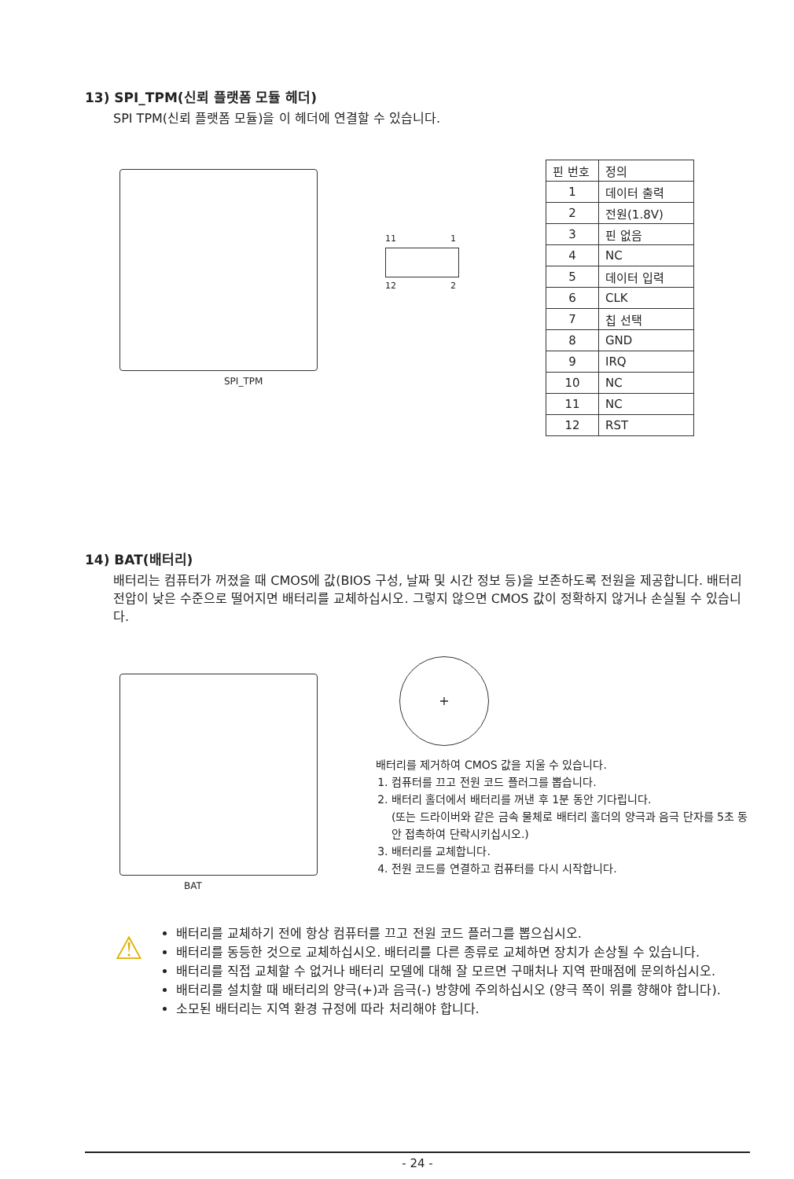13) SPI_TPM(신뢰 플랫폼 모듈 헤더)
SPI TPM(신뢰 플랫폼 모듈)을 이 헤더에 연결할 수 있습니다.
SPI_TPM
11 1
12 2
| 핀 번호 | 정의 |
| --- | --- |
| 1 | 데이터 출력 |
| 2 | 전원(1.8V) |
| 3 | 핀 없음 |
| 4 | NC |
| 5 | 데이터 입력 |
| 6 | CLK |
| 7 | 칩 선택 |
| 8 | GND |
| 9 | IRQ |
| 10 | NC |
| 11 | NC |
| 12 | RST |
14) BAT(배터리)
배터리는 컴퓨터가 꺼졌을 때 CMOS에 값(BIOS 구성, 날짜 및 시간 정보 등)을 보존하도록 전원을 제공합니다. 배터리 전압이 낮은 수준으로 떨어지면 배터리를 교체하십시오. 그렇지 않으면 CMOS 값이 정확하지 않거나 손실될 수 있습니다.
BAT
+
배터리를 제거하여 CMOS 값을 지울 수 있습니다.
1. 컴퓨터를 끄고 전원 코드 플러그를 뽑습니다.
2. 배터리 홀더에서 배터리를 꺼낸 후 1분 동안 기다립니다.
(또는 드라이버와 같은 금속 물체로 배터리 홀더의 양극과 음극 단자를 5초 동안 접촉하여 단락시키십시오.)
3. 배터리를 교체합니다.
4. 전원 코드를 연결하고 컴퓨터를 다시 시작합니다.
⚠
배터리를 교체하기 전에 항상 컴퓨터를 끄고 전원 코드 플러그를 뽑으십시오.
배터리를 동등한 것으로 교체하십시오. 배터리를 다른 종류로 교체하면 장치가 손상될 수 있습니다.
배터리를 직접 교체할 수 없거나 배터리 모델에 대해 잘 모르면 구매처나 지역 판매점에 문의하십시오.
배터리를 설치할 때 배터리의 양극(+)과 음극(-) 방향에 주의하십시오 (양극 쪽이 위를 향해야 합니다).
소모된 배터리는 지역 환경 규정에 따라 처리해야 합니다.
- 24 -